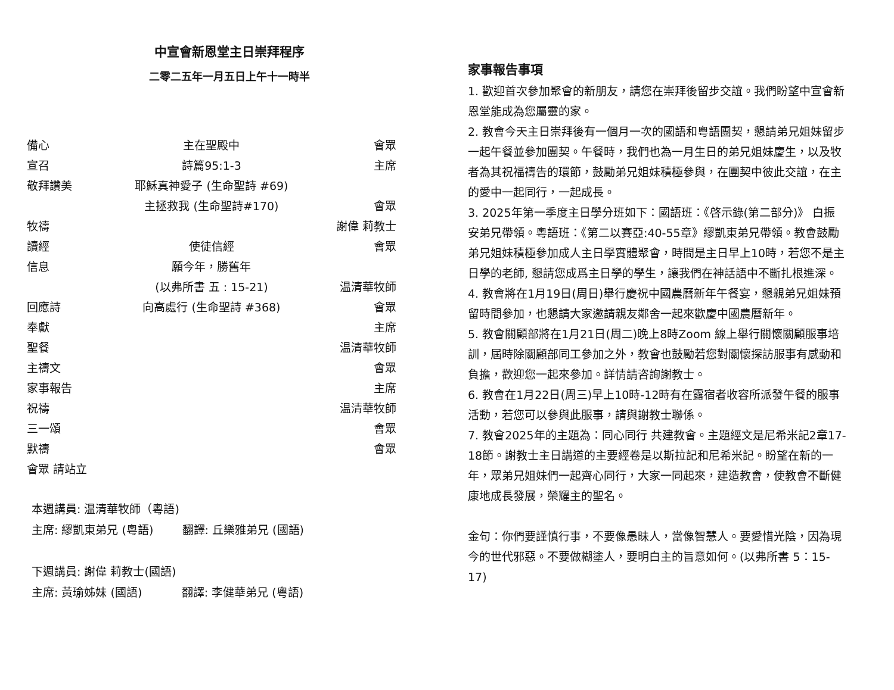中宣會新恩堂主日崇拜程序
二零二五年一月五日上午十一時半
| 備心 | 主在聖殿中 | 會眾 |
| 宣召 | 詩篇95:1-3 | 主席 |
| 敬拜讚美 | 耶穌真神愛子 (生命聖詩 #69) | |
| | 主拯救我 (生命聖詩#170) | 會眾 |
| 牧禱 | | 謝偉 莉教士 |
| 讀經 | 使徒信經 | 會眾 |
| 信息 | 願今年，勝舊年 | |
| | (以弗所書 五 : 15-21) | 温清華牧師 |
| 回應詩 | 向高處行 (生命聖詩 #368) | 會眾 |
| 奉獻 | | 主席 |
| 聖餐 | | 温清華牧師 |
| 主禱文 | | 會眾 |
| 家事報告 | | 主席 |
| 祝禱 | | 温清華牧師 |
| 三一頌 | | 會眾 |
| 默禱 | | 會眾 |
| 會眾 請站立 | | |
本週講員: 温清華牧師（粵語)
主席: 繆凱東弟兄 (粵語) 翻譯: 丘樂雅弟兄 (國語)
下週講員: 謝偉 莉教士(國語)
主席: 黃瑜姊妹 (國語) 翻譯: 李健華弟兄 (粵語)
家事報告事項
1. 歡迎首次參加聚會的新朋友，請您在崇拜後留步交誼。我們盼望中宣會新恩堂能成為您屬靈的家。
2. 教會今天主日崇拜後有一個月一次的國語和粵語團契，懇請弟兄姐妹留步一起午餐並參加團契。午餐時，我們也為一月生日的弟兄姐妹慶生，以及牧者為其祝福禱告的環節，鼓勵弟兄姐妹積極參與，在團契中彼此交誼，在主的愛中一起同行，一起成長。
3. 2025年第一季度主日學分班如下：國語班：《啓示錄(第二部分)》 白振安弟兄帶領。粵語班：《第二以賽亞:40-55章》繆凱東弟兄帶領。教會鼓勵弟兄姐妹積極參加成人主日學實體聚會，時間是主日早上10時，若您不是主日學的老師, 懇請您成爲主日學的學生，讓我們在神話語中不斷扎根進深。
4. 教會將在1月19日(周日)舉行慶祝中國農曆新年午餐宴，懇親弟兄姐妹預留時間參加，也懇請大家邀請親友鄰舍一起來歡慶中國農曆新年。
5. 教會關顧部將在1月21日(周二)晚上8時Zoom 線上舉行關懷關顧服事培訓，屆時除關顧部同工參加之外，教會也鼓勵若您對關懷探訪服事有感動和負擔，歡迎您一起來參加。詳情請咨詢謝教士。
6. 教會在1月22日(周三)早上10時-12時有在露宿者收容所派發午餐的服事活動，若您可以參與此服事，請與謝教士聯係。
7. 教會2025年的主題為：同心同行 共建教會。主題經文是尼希米記2章17-18節。謝教士主日講道的主要經卷是以斯拉記和尼希米記。盼望在新的一年，眾弟兄姐妹們一起齊心同行，大家一同起來，建造教會，使教會不斷健康地成長發展，榮耀主的聖名。
金句：你們要謹慎行事，不要像愚昧人，當像智慧人。要愛惜光陰，因為現今的世代邪惡。不要做糊塗人，要明白主的旨意如何。(以弗所書 5：15-17)